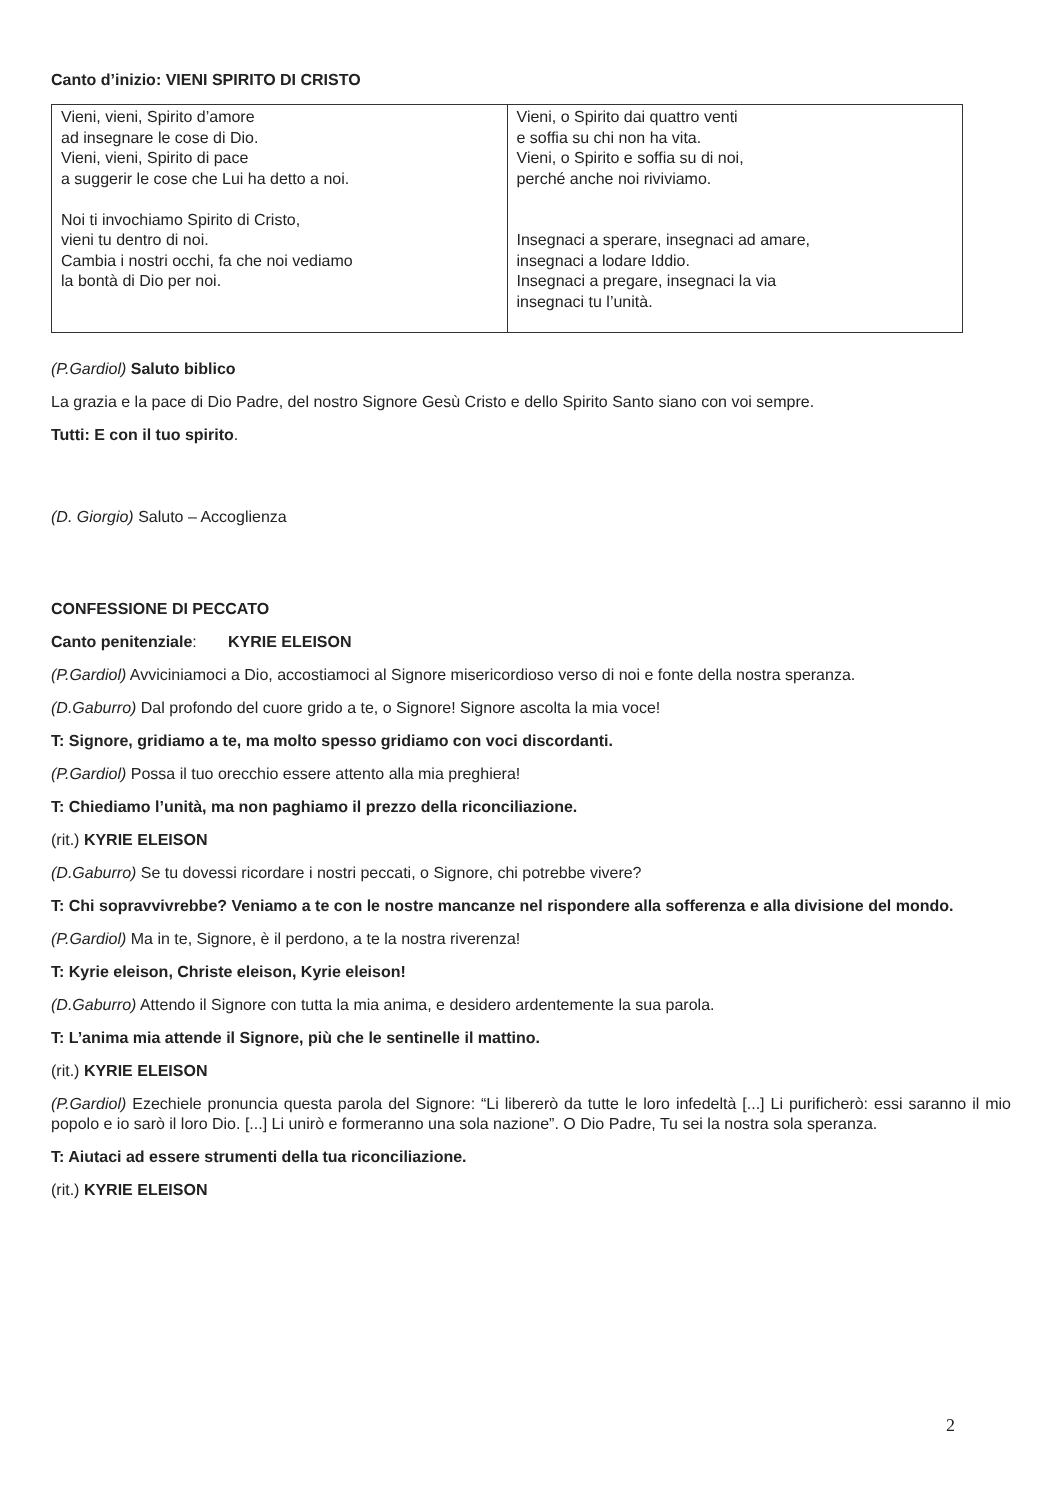Canto d’inizio: VIENI SPIRITO DI CRISTO
| Vieni, vieni, Spirito d’amore ad insegnare le cose di Dio. Vieni, vieni, Spirito di pace a suggerir le cose che Lui ha detto a noi. Noi ti invochiamo Spirito di Cristo, vieni tu dentro di noi. Cambia i nostri occhi, fa che noi vediamo la bontà di Dio per noi. | Vieni, o Spirito dai quattro venti e soffia su chi non ha vita. Vieni, o Spirito e soffia su di noi, perché anche noi riviviamo. Insegnaci a sperare, insegnaci ad amare, insegnaci a lodare Iddio. Insegnaci a pregare, insegnaci la via insegnaci tu l’unità. |
(P.Gardiol) Saluto biblico
La grazia e la pace di Dio Padre, del nostro Signore Gesù Cristo e dello Spirito Santo siano con voi sempre.
Tutti: E con il tuo spirito.
(D. Giorgio) Saluto – Accoglienza
CONFESSIONE DI PECCATO
Canto penitenziale: KYRIE ELEISON
(P.Gardiol) Avviciniamoci a Dio, accostiamoci al Signore misericordioso verso di noi e fonte della nostra speranza.
(D.Gaburro) Dal profondo del cuore grido a te, o Signore! Signore ascolta la mia voce!
T: Signore, gridiamo a te, ma molto spesso gridiamo con voci discordanti.
(P.Gardiol) Possa il tuo orecchio essere attento alla mia preghiera!
T: Chiediamo l’unità, ma non paghiamo il prezzo della riconciliazione.
(rit.) KYRIE ELEISON
(D.Gaburro) Se tu dovessi ricordare i nostri peccati, o Signore, chi potrebbe vivere?
T: Chi sopravvivrebbe? Veniamo a te con le nostre mancanze nel rispondere alla sofferenza e alla divisione del mondo.
(P.Gardiol) Ma in te, Signore, è il perdono, a te la nostra riverenza!
T: Kyrie eleison, Christe eleison, Kyrie eleison!
(D.Gaburro) Attendo il Signore con tutta la mia anima, e desidero ardentemente la sua parola.
T: L’anima mia attende il Signore, più che le sentinelle il mattino.
(rit.) KYRIE ELEISON
(P.Gardiol) Ezechiele pronuncia questa parola del Signore: “Li libererò da tutte le loro infedeltà [...] Li purificherò: essi saranno il mio popolo e io sarò il loro Dio. [...] Li unirò e formeranno una sola nazione”. O Dio Padre, Tu sei la nostra sola speranza.
T: Aiutaci ad essere strumenti della tua riconciliazione.
(rit.) KYRIE ELEISON
2